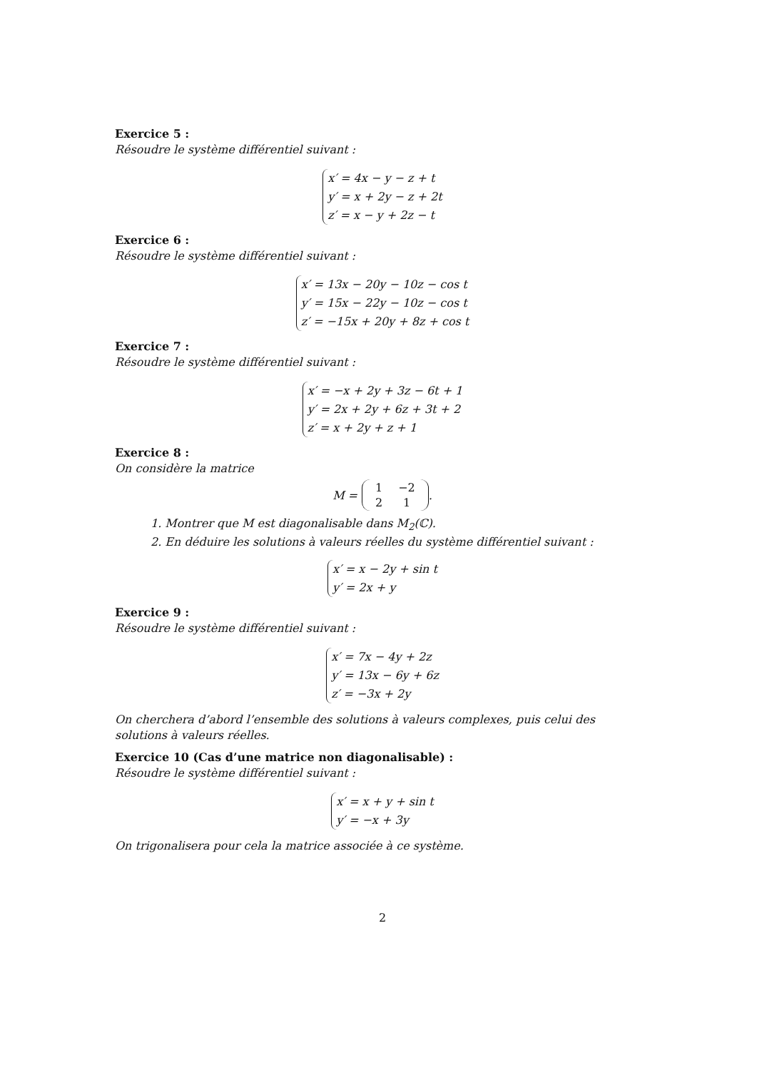Exercice 5 :
Résoudre le système différentiel suivant :
x′ = 4x − y − z + t
y′ = x + 2y − z + 2t
z′ = x − y + 2z − t
Exercice 6 :
Résoudre le système différentiel suivant :
x′ = 13x − 20y − 10z − cos t
y′ = 15x − 22y − 10z − cos t
z′ = −15x + 20y + 8z + cos t
Exercice 7 :
Résoudre le système différentiel suivant :
x′ = −x + 2y + 3z − 6t + 1
y′ = 2x + 2y + 6z + 3t + 2
z′ = x + 2y + z + 1
Exercice 8 :
On considère la matrice
M =
| 1 | −2 |
| 2 | 1 |
.
1. Montrer que M est diagonalisable dans M<sub>2</sub>(ℂ).
2. En déduire les solutions à valeurs réelles du système différentiel suivant :
x′ = x − 2y + sin t
y′ = 2x + y
Exercice 9 :
Résoudre le système différentiel suivant :
x′ = 7x − 4y + 2z
y′ = 13x − 6y + 6z
z′ = −3x + 2y
On cherchera d’abord l’ensemble des solutions à valeurs complexes, puis celui des solutions à valeurs réelles.
Exercice 10 (Cas d’une matrice non diagonalisable) :
Résoudre le système différentiel suivant :
x′ = x + y + sin t
y′ = −x + 3y
On trigonalisera pour cela la matrice associée à ce système.
2